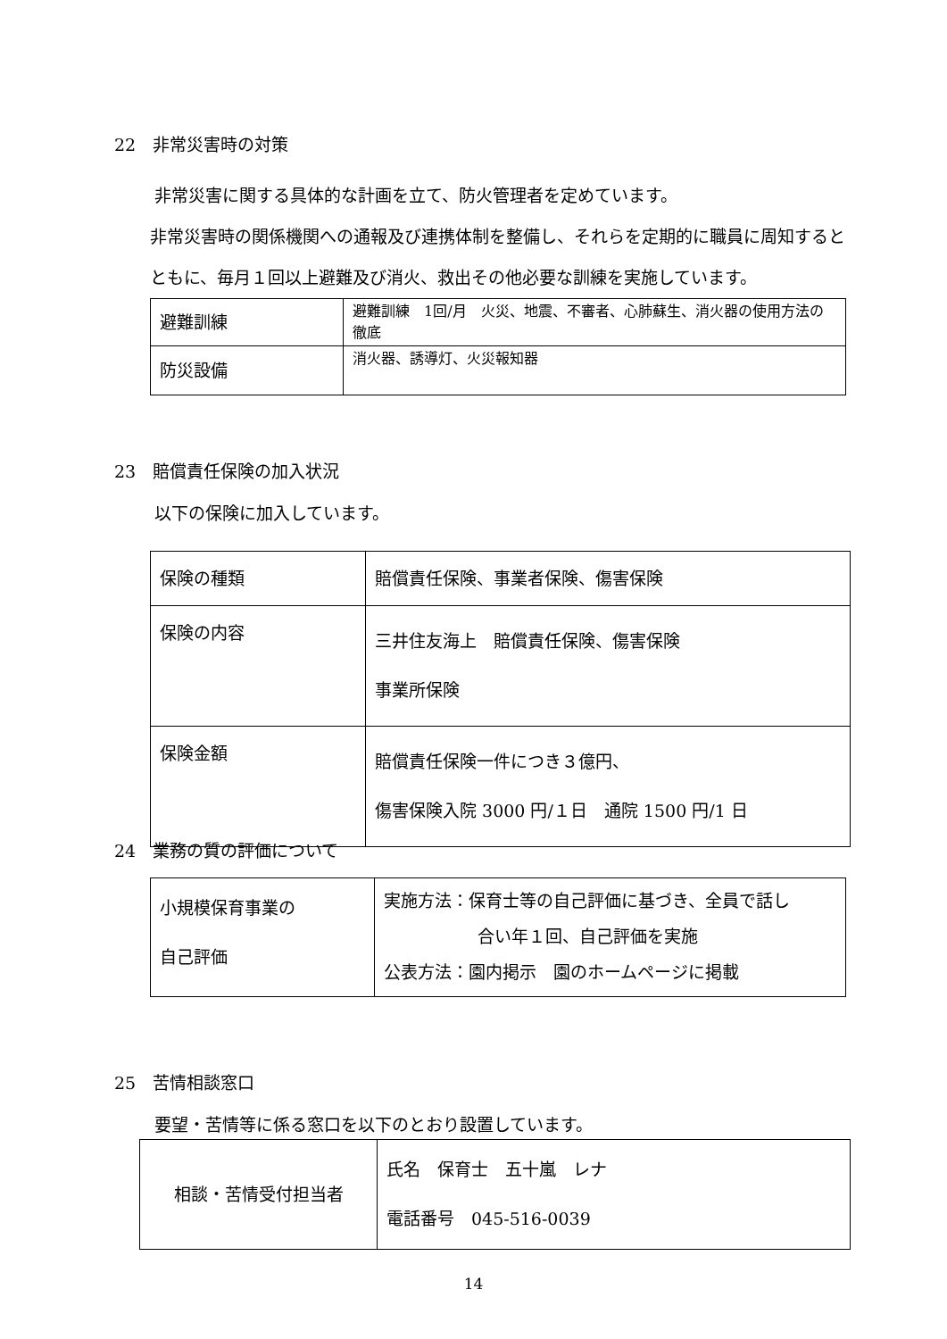22　非常災害時の対策
非常災害に関する具体的な計画を立て、防火管理者を定めています。
非常災害時の関係機関への通報及び連携体制を整備し、それらを定期的に職員に周知するとともに、毎月１回以上避難及び消火、救出その他必要な訓練を実施しています。
| 避難訓練 | 避難訓練 1回/月 火災、地震、不審者、心肺蘇生、消火器の使用方法の徹底 |
| 防災設備 | 消火器、誘導灯、火災報知器 |
23　賠償責任保険の加入状況
以下の保険に加入しています。
| 保険の種類 | 賠償責任保険、事業者保険、傷害保険 |
| 保険の内容 | 三井住友海上 賠償責任保険、傷害保険 事業所保険 |
| 保険金額 | 賠償責任保険一件につき３億円、 傷害保険入院 3000 円/１日 通院 1500 円/1 日 |
24　業務の質の評価について
| 小規模保育事業の 自己評価 | 実施方法：保育士等の自己評価に基づき、全員で話し 合い年１回、自己評価を実施 公表方法：園内掲示 園のホームページに掲載 |
25　苦情相談窓口
要望・苦情等に係る窓口を以下のとおり設置しています。
| 相談・苦情受付担当者 | 氏名 保育士 五十嵐 レナ 電話番号 045-516-0039 |
14